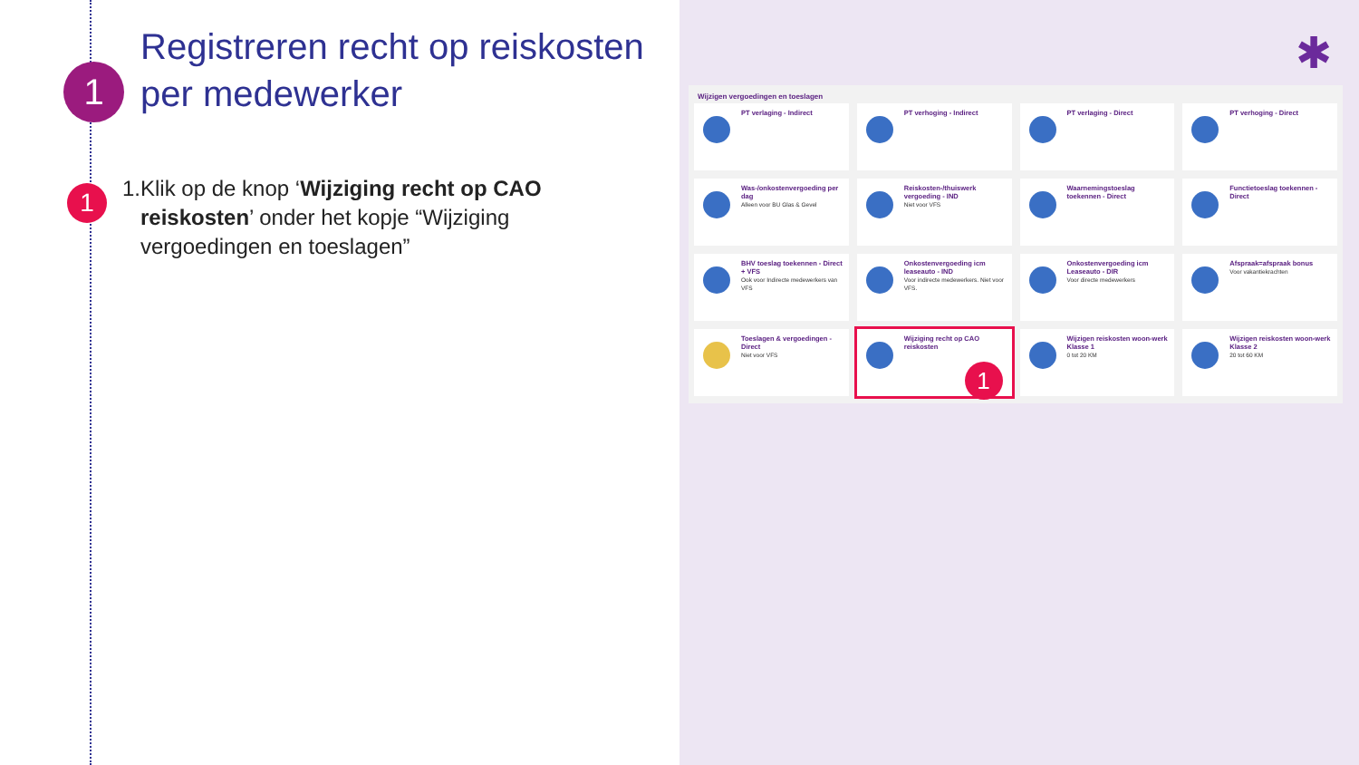1
Registreren recht op reiskosten per medewerker
1
1. Klik op de knop ‘Wijziging recht op CAO reiskosten’ onder het kopje “Wijziging vergoedingen en toeslagen”
✱
Wijzigen vergoedingen en toeslagen
PT verlaging - Indirect
PT verhoging - Indirect
PT verlaging - Direct
PT verhoging - Direct
Was-/onkostenvergoeding per dag
Alleen voor BU Glas & Gevel
Reiskosten-/thuiswerk vergoeding - IND
Niet voor VFS
Waarnemingstoeslag toekennen - Direct
Functietoeslag toekennen - Direct
BHV toeslag toekennen - Direct + VFS
Ook voor Indirecte medewerkers van VFS
Onkostenvergoeding icm leaseauto - IND
Voor indirecte medewerkers. Niet voor VFS.
Onkostenvergoeding icm Leaseauto - DIR
Voor directe medewerkers
Afspraak=afspraak bonus
Voor vakantiekrachten
Toeslagen & vergoedingen - Direct
Niet voor VFS
Wijziging recht op CAO reiskosten
1
Wijzigen reiskosten woon-werk Klasse 1
0 tot 20 KM
Wijzigen reiskosten woon-werk Klasse 2
20 tot 60 KM